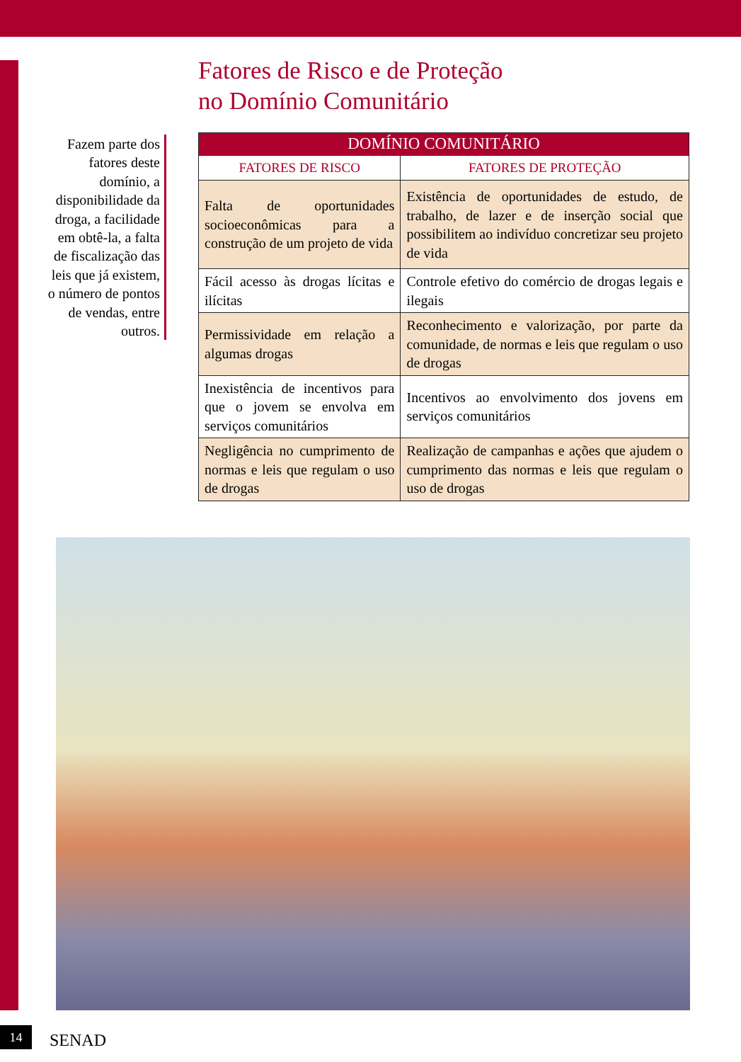Fatores de Risco e de Proteção
no Domínio Comunitário
Fazem parte dos fatores deste domínio, a disponibilidade da droga, a facilidade em obtê-la, a falta de fiscalização das leis que já existem, o número de pontos de vendas, entre outros.
| DOMÍNIO COMUNITÁRIO | |
| --- | --- |
| FATORES DE RISCO | FATORES DE PROTEÇÃO |
| Falta de oportunidades socioeconômicas para a construção de um projeto de vida | Existência de oportunidades de estudo, de trabalho, de lazer e de inserção social que possibilitem ao indivíduo concretizar seu projeto de vida |
| Fácil acesso às drogas lícitas e ilícitas | Controle efetivo do comércio de drogas legais e ilegais |
| Permissividade em relação a algumas drogas | Reconhecimento e valorização, por parte da comunidade, de normas e leis que regulam o uso de drogas |
| Inexistência de incentivos para que o jovem se envolva em serviços comunitários | Incentivos ao envolvimento dos jovens em serviços comunitários |
| Negligência no cumprimento de normas e leis que regulam o uso de drogas | Realização de campanhas e ações que ajudem o cumprimento das normas e leis que regulam o uso de drogas |
14 SENAD